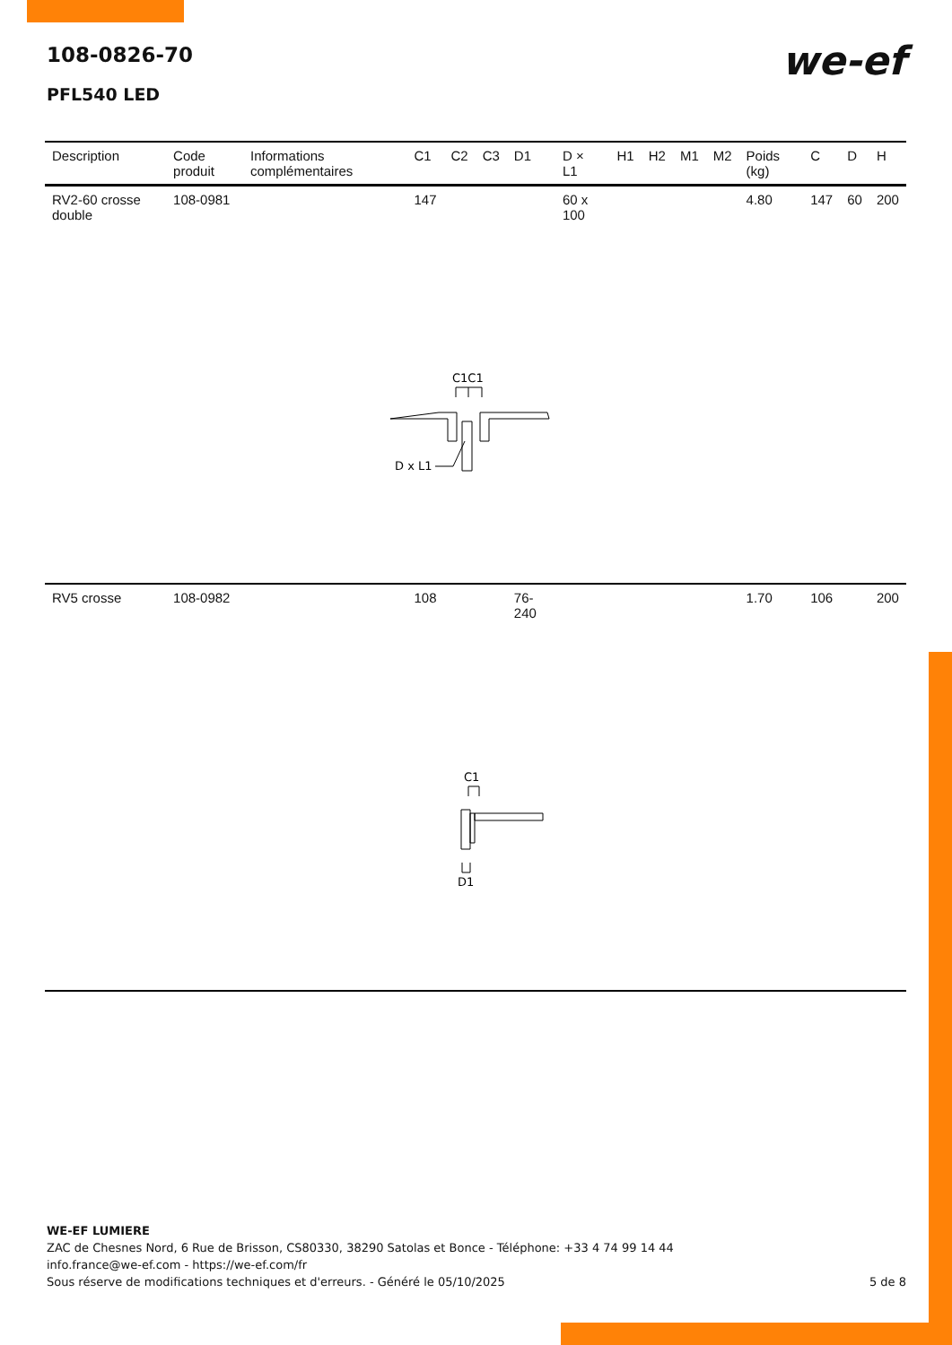108-0826-70
PFL540 LED
we-ef
| Description | Code produit | Informations complémentaires | C1 | C2 | C3 | D1 | D × L1 | H1 | H2 | M1 | M2 | Poids (kg) | C | D | H |
| --- | --- | --- | --- | --- | --- | --- | --- | --- | --- | --- | --- | --- | --- | --- | --- |
| RV2-60 crosse double | 108-0981 | | 147 | | | | 60 x 100 | | | | | 4.80 | 147 | 60 | 200 |
| RV5 crosse | 108-0982 | | 108 | | | 76-240 | | | | | | 1.70 | 106 | | 200 |
C1C1
D x L1
C1
D1
WE-EF LUMIERE
ZAC de Chesnes Nord, 6 Rue de Brisson, CS80330, 38290 Satolas et Bonce - Téléphone: +33 4 74 99 14 44
info.france@we-ef.com - https://we-ef.com/fr
5 de 8 Sous réserve de modifications techniques et d'erreurs. - Généré le 05/10/2025